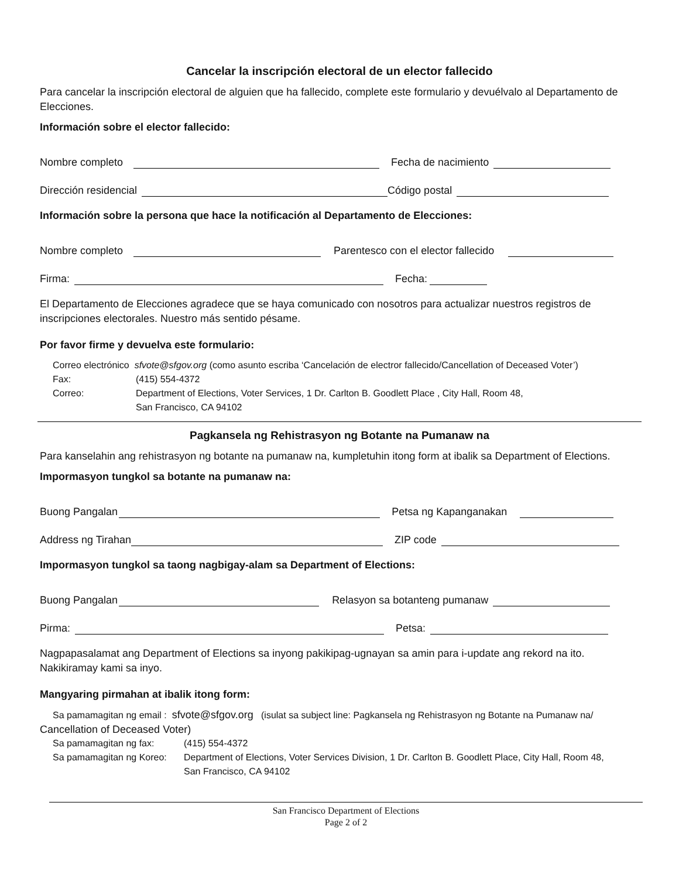Cancelar la inscripción electoral de un elector fallecido
Para cancelar la inscripción electoral de alguien que ha fallecido, complete este formulario y devuélvalo al Departamento de Elecciones.
Información sobre el elector fallecido:
Nombre completo Fecha de nacimiento
Dirección residencial Código postal
Información sobre la persona que hace la notificación al Departamento de Elecciones:
Nombre completo Parentesco con el elector fallecido
Firma: Fecha:
El Departamento de Elecciones agradece que se haya comunicado con nosotros para actualizar nuestros registros de inscripciones electorales. Nuestro más sentido pésame.
Por favor firme y devuelva este formulario:
Correo electrónico sfvote@sfgov.org (como asunto escriba ‘Cancelación de electror fallecido/Cancellation of Deceased Voter’)
Fax: (415) 554-4372
Correo: Department of Elections, Voter Services, 1 Dr. Carlton B. Goodlett Place , City Hall, Room 48,
San Francisco, CA 94102
Pagkansela ng Rehistrasyon ng Botante na Pumanaw na
Para kanselahin ang rehistrasyon ng botante na pumanaw na, kumpletuhin itong form at ibalik sa Department of Elections.
Impormasyon tungkol sa botante na pumanaw na:
Buong Pangalan Petsa ng Kapanganakan
Address ng Tirahan ZIP code
Impormasyon tungkol sa taong nagbigay-alam sa Department of Elections:
Buong Pangalan Relasyon sa botanteng pumanaw
Pirma: Petsa:
Nagpapasalamat ang Department of Elections sa inyong pakikipag-ugnayan sa amin para i-update ang rekord na ito. Nakikiramay kami sa inyo.
Mangyaring pirmahan at ibalik itong form:
Sa pamamagitan ng email : sfvote@sfgov.org (isulat sa subject line: Pagkansela ng Rehistrasyon ng Botante na Pumanaw na/
Cancellation of Deceased Voter)
Sa pamamagitan ng fax: (415) 554-4372
Sa pamamagitan ng Koreo: Department of Elections, Voter Services Division, 1 Dr. Carlton B. Goodlett Place, City Hall, Room 48,
San Francisco, CA 94102
San Francisco Department of Elections
Page 2 of 2